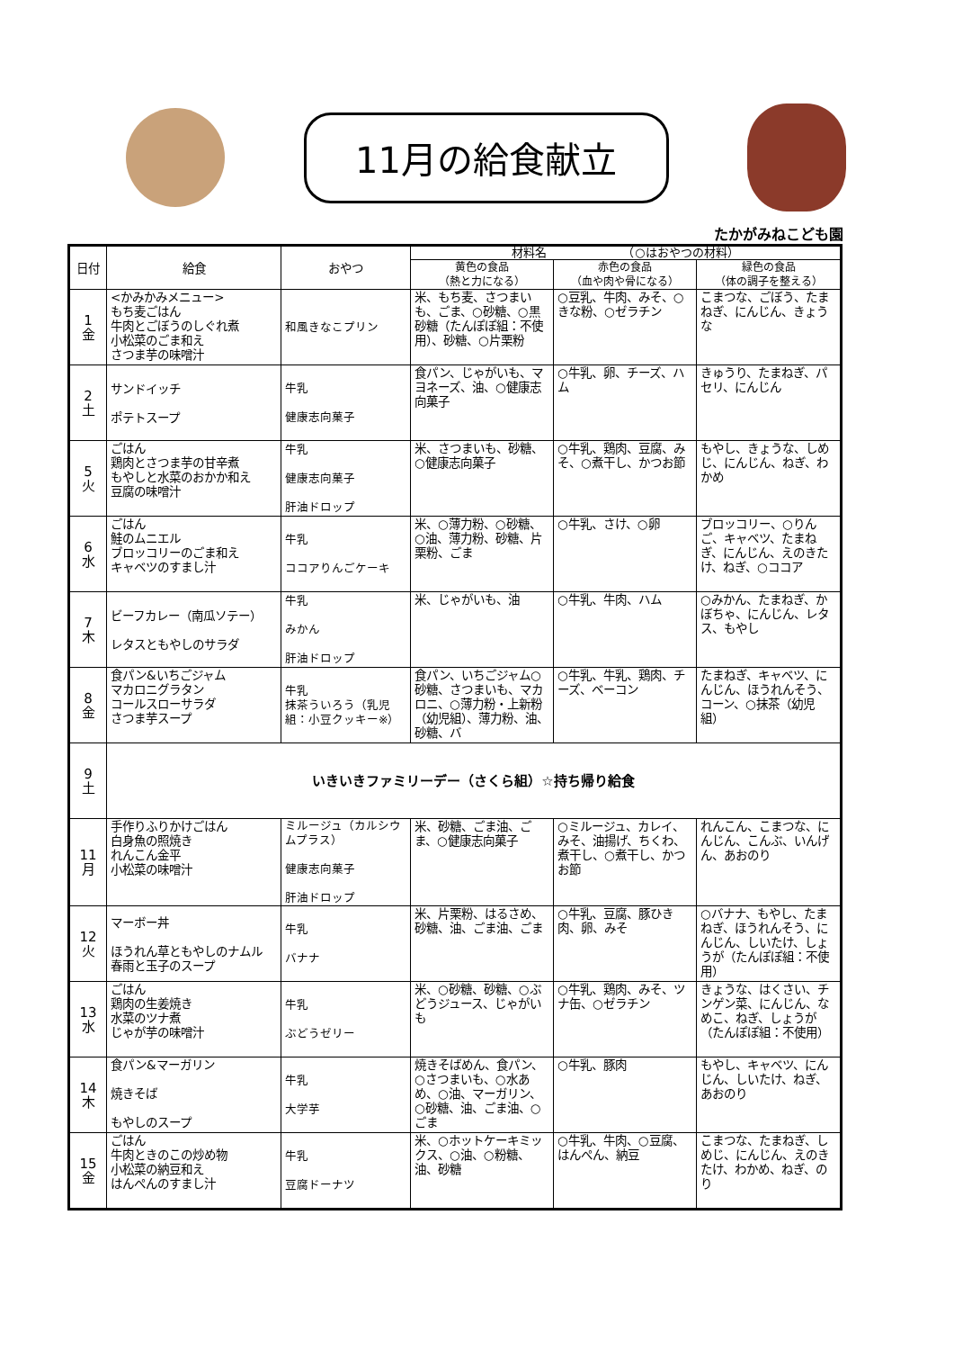11月の給食献立
たかがみねこども園
| 日付 | 給食 | おやつ | 材料名 （○はおやつの材料） | | |
| --- | --- | --- | --- | --- | --- |
| | | | 黄色の食品 （熱と力になる） | 赤色の食品 （血や肉や骨になる） | 緑色の食品 （体の調子を整える） |
| 1 金 | <かみかみメニュー> もち麦ごはん 牛肉とごぼうのしぐれ煮 小松菜のごま和え さつま芋の味噌汁 | 和風きなこプリン | 米、もち麦、さつまいも、ごま、○砂糖、○黒砂糖（たんぽぽ組：不使用）、砂糖、○片栗粉 | ○豆乳、牛肉、みそ、○きな粉、○ゼラチン | こまつな、ごぼう、たまねぎ、にんじん、きょうな |
| 2 土 | サンドイッチ ポテトスープ | 牛乳 健康志向菓子 | 食パン、じゃがいも、マヨネーズ、油、○健康志向菓子 | ○牛乳、卵、チーズ、ハム | きゅうり、たまねぎ、パセリ、にんじん |
| 5 火 | ごはん 鶏肉とさつま芋の甘辛煮 もやしと水菜のおかか和え 豆腐の味噌汁 | 牛乳 健康志向菓子 肝油ドロップ | 米、さつまいも、砂糖、○健康志向菓子 | ○牛乳、鶏肉、豆腐、みそ、○煮干し、かつお節 | もやし、きょうな、しめじ、にんじん、ねぎ、わかめ |
| 6 水 | ごはん 鮭のムニエル ブロッコリーのごま和え キャベツのすまし汁 | 牛乳 ココアりんごケーキ | 米、○薄力粉、○砂糖、○油、薄力粉、砂糖、片栗粉、ごま | ○牛乳、さけ、○卵 | ブロッコリー、○りんご、キャベツ、たまねぎ、にんじん、えのきたけ、ねぎ、○ココア |
| 7 木 | ビーフカレー（南瓜ソテー） レタスともやしのサラダ | 牛乳 みかん 肝油ドロップ | 米、じゃがいも、油 | ○牛乳、牛肉、ハム | ○みかん、たまねぎ、かぼちゃ、にんじん、レタス、もやし |
| 8 金 | 食パン&いちごジャム マカロニグラタン コールスローサラダ さつま芋スープ | 牛乳 抹茶ういろう（乳児組：小豆クッキー※） | 食パン、いちごジャム○砂糖、さつまいも、マカロニ、○薄力粉・上新粉（幼児組）、薄力粉、油、砂糖、バ | ○牛乳、牛乳、鶏肉、チーズ、ベーコン | たまねぎ、キャベツ、にんじん、ほうれんそう、コーン、○抹茶（幼児組） |
| 9 土 | いきいきファミリーデー（さくら組）☆持ち帰り給食 | | | | |
| 11 月 | 手作りふりかけごはん 白身魚の照焼き れんこん金平 小松菜の味噌汁 | ミルージュ（カルシウムプラス） 健康志向菓子 肝油ドロップ | 米、砂糖、ごま油、ごま、○健康志向菓子 | ○ミルージュ、カレイ、みそ、油揚げ、ちくわ、煮干し、○煮干し、かつお節 | れんこん、こまつな、にんじん、こんぶ、いんげん、あおのり |
| 12 火 | マーボー丼 ほうれん草ともやしのナムル 春雨と玉子のスープ | 牛乳 バナナ | 米、片栗粉、はるさめ、砂糖、油、ごま油、ごま | ○牛乳、豆腐、豚ひき肉、卵、みそ | ○バナナ、もやし、たまねぎ、ほうれんそう、にんじん、しいたけ、しょうが（たんぽぽ組：不使用） |
| 13 水 | ごはん 鶏肉の生姜焼き 水菜のツナ煮 じゃが芋の味噌汁 | 牛乳 ぶどうゼリー | 米、○砂糖、砂糖、○ぶどうジュース、じゃがいも | ○牛乳、鶏肉、みそ、ツナ缶、○ゼラチン | きょうな、はくさい、チンゲン菜、にんじん、なめこ、ねぎ、しょうが（たんぽぽ組：不使用） |
| 14 木 | 食パン&マーガリン 焼きそば もやしのスープ | 牛乳 大学芋 | 焼きそばめん、食パン、○さつまいも、○水あめ、○油、マーガリン、○砂糖、油、ごま油、○ごま | ○牛乳、豚肉 | もやし、キャベツ、にんじん、しいたけ、ねぎ、あおのり |
| 15 金 | ごはん 牛肉ときのこの炒め物 小松菜の納豆和え はんぺんのすまし汁 | 牛乳 豆腐ドーナツ | 米、○ホットケーキミックス、○油、○粉糖、油、砂糖 | ○牛乳、牛肉、○豆腐、はんぺん、納豆 | こまつな、たまねぎ、しめじ、にんじん、えのきたけ、わかめ、ねぎ、のり |